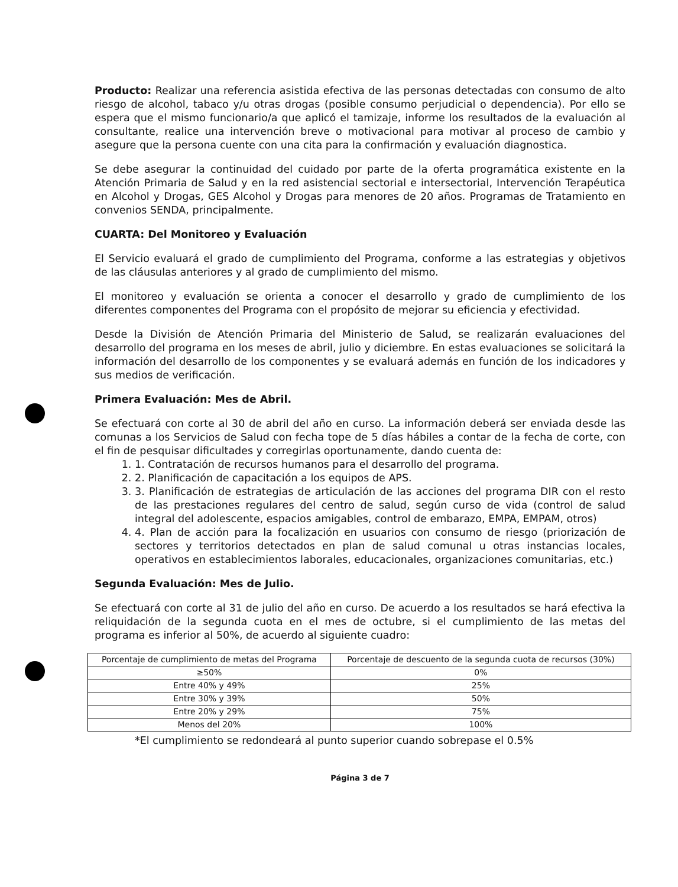Producto: Realizar una referencia asistida efectiva de las personas detectadas con consumo de alto riesgo de alcohol, tabaco y/u otras drogas (posible consumo perjudicial o dependencia). Por ello se espera que el mismo funcionario/a que aplicó el tamizaje, informe los resultados de la evaluación al consultante, realice una intervención breve o motivacional para motivar al proceso de cambio y asegure que la persona cuente con una cita para la confirmación y evaluación diagnostica.
Se debe asegurar la continuidad del cuidado por parte de la oferta programática existente en la Atención Primaria de Salud y en la red asistencial sectorial e intersectorial, Intervención Terapéutica en Alcohol y Drogas, GES Alcohol y Drogas para menores de 20 años. Programas de Tratamiento en convenios SENDA, principalmente.
CUARTA: Del Monitoreo y Evaluación
El Servicio evaluará el grado de cumplimiento del Programa, conforme a las estrategias y objetivos de las cláusulas anteriores y al grado de cumplimiento del mismo.
El monitoreo y evaluación se orienta a conocer el desarrollo y grado de cumplimiento de los diferentes componentes del Programa con el propósito de mejorar su eficiencia y efectividad.
Desde la División de Atención Primaria del Ministerio de Salud, se realizarán evaluaciones del desarrollo del programa en los meses de abril, julio y diciembre. En estas evaluaciones se solicitará la información del desarrollo de los componentes y se evaluará además en función de los indicadores y sus medios de verificación.
Primera Evaluación: Mes de Abril.
Se efectuará con corte al 30 de abril del año en curso. La información deberá ser enviada desde las comunas a los Servicios de Salud con fecha tope de 5 días hábiles a contar de la fecha de corte, con el fin de pesquisar dificultades y corregirlas oportunamente, dando cuenta de:
1. 1. Contratación de recursos humanos para el desarrollo del programa.
2. 2. Planificación de capacitación a los equipos de APS.
3. 3. Planificación de estrategias de articulación de las acciones del programa DIR con el resto de las prestaciones regulares del centro de salud, según curso de vida (control de salud integral del adolescente, espacios amigables, control de embarazo, EMPA, EMPAM, otros)
4. 4. Plan de acción para la focalización en usuarios con consumo de riesgo (priorización de sectores y territorios detectados en plan de salud comunal u otras instancias locales, operativos en establecimientos laborales, educacionales, organizaciones comunitarias, etc.)
Segunda Evaluación: Mes de Julio.
Se efectuará con corte al 31 de julio del año en curso. De acuerdo a los resultados se hará efectiva la reliquidación de la segunda cuota en el mes de octubre, si el cumplimiento de las metas del programa es inferior al 50%, de acuerdo al siguiente cuadro:
| Porcentaje de cumplimiento de metas del Programa | Porcentaje de descuento de la segunda cuota de recursos (30%) |
| --- | --- |
| ≥50% | 0% |
| Entre 40% y 49% | 25% |
| Entre 30% y 39% | 50% |
| Entre 20% y 29% | 75% |
| Menos del 20% | 100% |
*El cumplimiento se redondeará al punto superior cuando sobrepase el 0.5%
Página 3 de 7